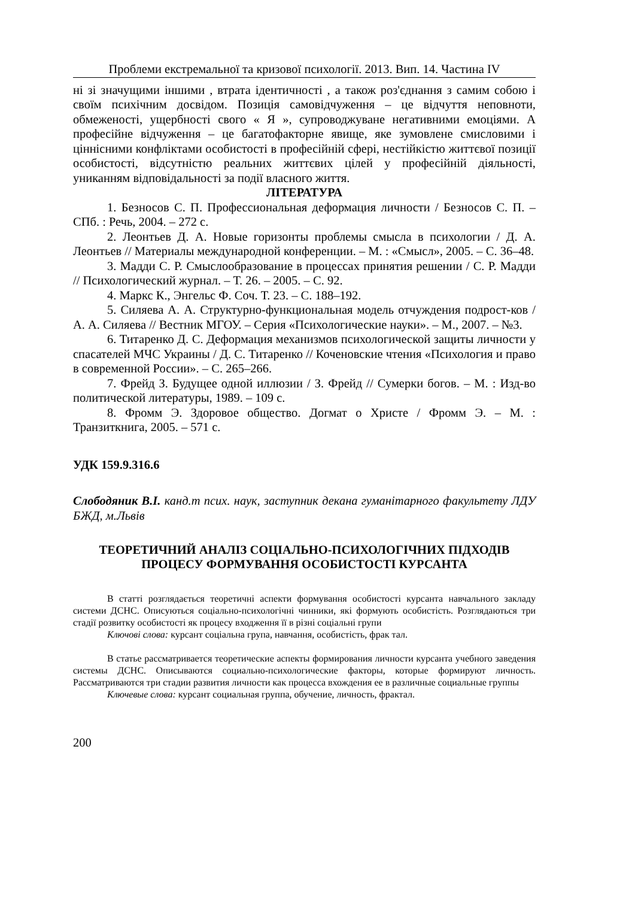Проблеми екстремальної та кризової психології. 2013. Вип. 14. Частина IV
ні зі значущими іншими , втрата ідентичності , а також роз'єднання з самим собою і своїм психічним досвідом. Позиція самовідчуження – це відчуття неповноти, обмеженості, ущербності свого « Я », супроводжуване негативними емоціями. А професійне відчуження – це багатофакторне явище, яке зумовлене смисловими і ціннісними конфліктами особистості в професійній сфері, нестійкістю життєвої позиції особистості, відсутністю реальних життєвих цілей у професійній діяльності, униканням відповідальності за події власного життя.
ЛІТЕРАТУРА
1. Безносов С. П. Профессиональная деформация личности / Безносов С. П. – СПб. : Речь, 2004. – 272 с.
2. Леонтьев Д. А. Новые горизонты проблемы смысла в психологии / Д. А. Леонтьев // Материалы международной конференции. – М. : «Смысл», 2005. – С. 36–48.
3. Мадди С. Р. Смыслообразование в процессах принятия решении / С. Р. Мадди // Психологический журнал. – Т. 26. – 2005. – С. 92.
4. Маркс К., Энгельс Ф. Соч. Т. 23. – С. 188–192.
5. Силяева А. А. Структурно-функциональная модель отчуждения подрост-ков / А. А. Силяева // Вестник МГОУ. – Серия «Психологические науки». – М., 2007. – №3.
6. Титаренко Д. С. Деформация механизмов психологической защиты личности у спасателей МЧС Украины / Д. С. Титаренко // Коченовские чтения «Психология и право в современной России». – С. 265–266.
7. Фрейд З. Будущее одной иллюзии / З. Фрейд // Сумерки богов. – М. : Изд-во политической литературы, 1989. – 109 с.
8. Фромм Э. Здоровое общество. Догмат о Христе / Фромм Э. – М. : Транзиткнига, 2005. – 571 с.
УДК 159.9.316.6
Слободяник В.І. канд.т псих. наук, заступник декана гуманітарного факультету ЛДУ БЖД, м.Львів
ТЕОРЕТИЧНИЙ АНАЛІЗ СОЦІАЛЬНО-ПСИХОЛОГІЧНИХ ПІДХОДІВ ПРОЦЕСУ ФОРМУВАННЯ ОСОБИСТОСТІ КУРСАНТА
В статті розглядається теоретичні аспекти формування особистості курсанта навчального закладу системи ДСНС. Описуються соціально-психологічні чинники, які формують особистість. Розглядаються три стадії розвитку особистості як процесу входження її в різні соціальні групи
Ключові слова: курсант соціальна група, навчання, особистість, фрак тал.
В статье рассматривается теоретические аспекты формирования личности курсанта учебного заведения системы ДСНС. Описываются социально-психологические факторы, которые формируют личность. Рассматриваются три стадии развития личности как процесса вхождения ее в различные социальные группы
Ключевые слова: курсант социальная группа, обучение, личность, фрактал.
200